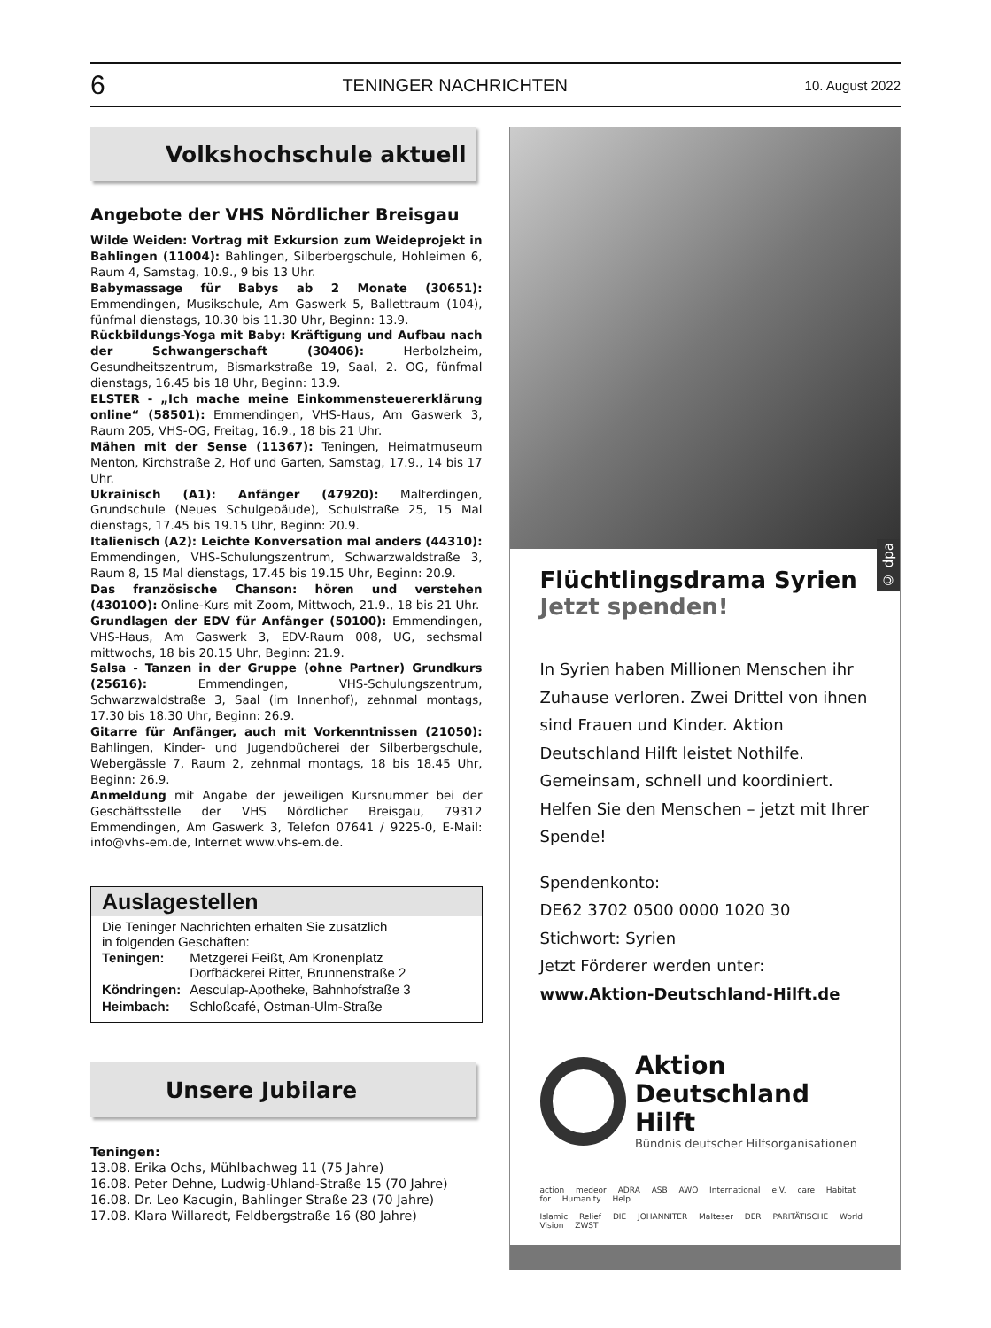6 TENINGER NACHRICHTEN 10. August 2022
Volkshochschule aktuell
Angebote der VHS Nördlicher Breisgau
Wilde Weiden: Vortrag mit Exkursion zum Weideprojekt in Bahlingen (11004): Bahlingen, Silberbergschule, Hohleimen 6, Raum 4, Samstag, 10.9., 9 bis 13 Uhr.
Babymassage für Babys ab 2 Monate (30651): Emmendingen, Musikschule, Am Gaswerk 5, Ballettraum (104), fünfmal dienstags, 10.30 bis 11.30 Uhr, Beginn: 13.9.
Rückbildungs-Yoga mit Baby: Kräftigung und Aufbau nach der Schwangerschaft (30406): Herbolzheim, Gesundheitszentrum, Bismarkstraße 19, Saal, 2. OG, fünfmal dienstags, 16.45 bis 18 Uhr, Beginn: 13.9.
ELSTER - „Ich mache meine Einkommensteuererklärung online“ (58501): Emmendingen, VHS-Haus, Am Gaswerk 3, Raum 205, VHS-OG, Freitag, 16.9., 18 bis 21 Uhr.
Mähen mit der Sense (11367): Teningen, Heimatmuseum Menton, Kirchstraße 2, Hof und Garten, Samstag, 17.9., 14 bis 17 Uhr.
Ukrainisch (A1): Anfänger (47920): Malterdingen, Grundschule (Neues Schulgebäude), Schulstraße 25, 15 Mal dienstags, 17.45 bis 19.15 Uhr, Beginn: 20.9.
Italienisch (A2): Leichte Konversation mal anders (44310): Emmendingen, VHS-Schulungszentrum, Schwarzwaldstraße 3, Raum 8, 15 Mal dienstags, 17.45 bis 19.15 Uhr, Beginn: 20.9.
Das französische Chanson: hören und verstehen (43010O): Online-Kurs mit Zoom, Mittwoch, 21.9., 18 bis 21 Uhr.
Grundlagen der EDV für Anfänger (50100): Emmendingen, VHS-Haus, Am Gaswerk 3, EDV-Raum 008, UG, sechsmal mittwochs, 18 bis 20.15 Uhr, Beginn: 21.9.
Salsa - Tanzen in der Gruppe (ohne Partner) Grundkurs (25616): Emmendingen, VHS-Schulungszentrum, Schwarzwaldstraße 3, Saal (im Innenhof), zehnmal montags, 17.30 bis 18.30 Uhr, Beginn: 26.9.
Gitarre für Anfänger, auch mit Vorkenntnissen (21050): Bahlingen, Kinder- und Jugendbücherei der Silberbergschule, Webergässle 7, Raum 2, zehnmal montags, 18 bis 18.45 Uhr, Beginn: 26.9.
Anmeldung mit Angabe der jeweiligen Kursnummer bei der Geschäftsstelle der VHS Nördlicher Breisgau, 79312 Emmendingen, Am Gaswerk 3, Telefon 07641 / 9225-0, E-Mail: info@vhs-em.de, Internet www.vhs-em.de.
Auslagestellen
Die Teninger Nachrichten erhalten Sie zusätzlich
in folgenden Geschäften:
| Teningen: | Metzgerei Feißt, Am Kronenplatz Dorfbäckerei Ritter, Brunnenstraße 2 |
| Köndringen: | Aesculap-Apotheke, Bahnhofstraße 3 |
| Heimbach: | Schloßcafé, Ostman-Ulm-Straße |
Unsere Jubilare
Teningen:
13.08. Erika Ochs, Mühlbachweg 11 (75 Jahre)
16.08. Peter Dehne, Ludwig-Uhland-Straße 15 (70 Jahre)
16.08. Dr. Leo Kacugin, Bahlinger Straße 23 (70 Jahre)
17.08. Klara Willaredt, Feldbergstraße 16 (80 Jahre)
© dpa
Flüchtlingsdrama Syrien
Jetzt spenden!
In Syrien haben Millionen Menschen ihr Zuhause verloren. Zwei Drittel von ihnen sind Frauen und Kinder. Aktion Deutschland Hilft leistet Nothilfe. Gemeinsam, schnell und koordiniert. Helfen Sie den Menschen – jetzt mit Ihrer Spende!
Spendenkonto:
DE62 3702 0500 0000 1020 30
Stichwort: Syrien
Jetzt Förderer werden unter:
www.Aktion-Deutschland-Hilft.de
Aktion
Deutschland Hilft
Bündnis deutscher Hilfsorganisationen
action medeor ADRA ASB AWO International e.V. care Habitat for Humanity Help
Islamic Relief DIE JOHANNITER Malteser DER PARITÄTISCHE World Vision ZWST